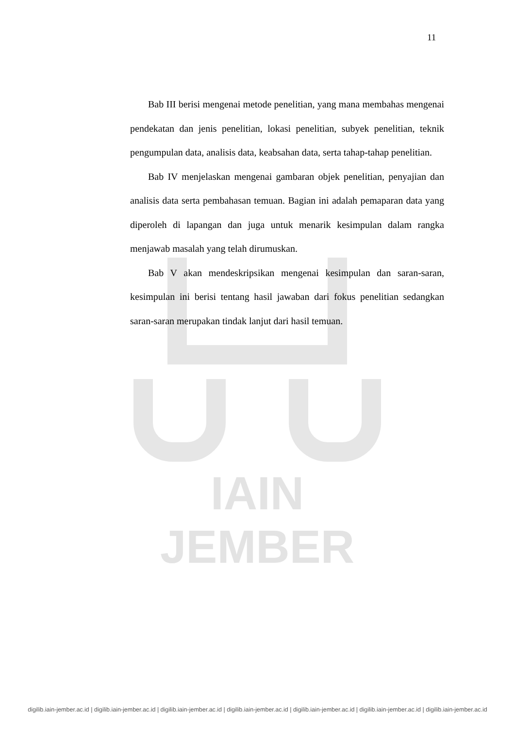IAIN JEMBER
11
Bab III berisi mengenai metode penelitian, yang mana membahas mengenai pendekatan dan jenis penelitian, lokasi penelitian, subyek penelitian, teknik pengumpulan data, analisis data, keabsahan data, serta tahap-tahap penelitian.
Bab IV menjelaskan mengenai gambaran objek penelitian, penyajian dan analisis data serta pembahasan temuan. Bagian ini adalah pemaparan data yang diperoleh di lapangan dan juga untuk menarik kesimpulan dalam rangka menjawab masalah yang telah dirumuskan.
Bab V akan mendeskripsikan mengenai kesimpulan dan saran-saran, kesimpulan ini berisi tentang hasil jawaban dari fokus penelitian sedangkan saran-saran merupakan tindak lanjut dari hasil temuan.
digilib.iain-jember.ac.id | digilib.iain-jember.ac.id | digilib.iain-jember.ac.id | digilib.iain-jember.ac.id | digilib.iain-jember.ac.id | digilib.iain-jember.ac.id | digilib.iain-jember.ac.id